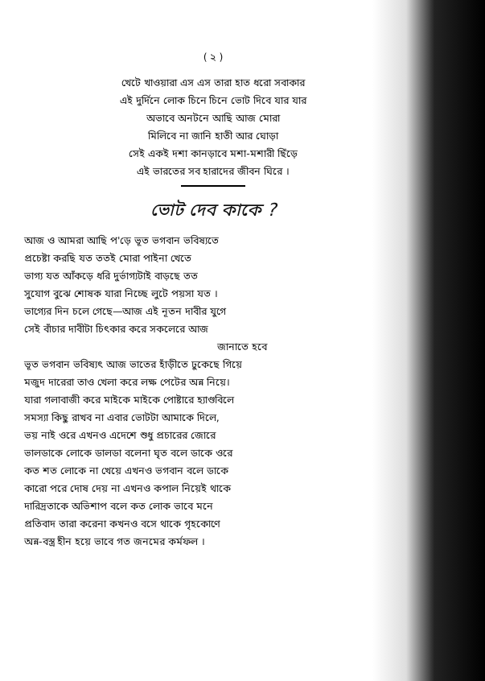( ২ )
খেটে খাওয়ারা এস এস তারা হাত ধরো সবাকার
এই দুর্দিনে লোক চিনে চিনে ভোট দিবে যার যার
অভাবে অনটনে আছি আজ মোরা
মিলিবে না জানি হাতী আর ঘোড়া
সেই একই দশা কানড়াবে মশা-মশারী ছিঁড়ে
এই ভারতের সব হারাদের জীবন ঘিরে ।
ভোট দেব কাকে ?
আজ ও আমরা আছি প'ড়ে ভূত ভগবান ভবিষ্যতে
প্রচেষ্টা করছি যত ততই মোরা পাইনা খেতে
ভাগ্য যত আঁকড়ে ধরি দুর্ভাগ্যটাই বাড়ছে তত
সুযোগ বুঝে শোষক যারা নিচ্ছে লুটে পয়সা যত ।
ভাগ্যের দিন চলে গেছে—আজ এই নূতন দাবীর যুগে
সেই বাঁচার দাবীটা চিৎকার করে সকলেরে আজ
জানাতে হবে
ভূত ভগবান ভবিষ্যৎ আজ ভাতের হাঁড়ীতে ঢুকেছে গিয়ে
মজুদ দারেরা তাও খেলা করে লক্ষ পেটের অন্ন নিয়ে।
যারা গলাবাজী করে মাইকে মাইকে পোষ্টারে হ্যাণ্ডবিলে
সমস্যা কিছু রাখব না এবার ভোটটা আমাকে দিলে,
ভয় নাই ওরে এখনও এদেশে শুধু প্রচারের জোরে
ভালডাকে লোকে ডালডা বলেনা ঘৃত বলে ডাকে ওরে
কত শত লোকে না খেয়ে এখনও ভগবান বলে ডাকে
কারো পরে দোষ দেয় না এখনও কপাল নিয়েই থাকে
দারিদ্রতাকে অভিশাপ বলে কত লোক ভাবে মনে
প্রতিবাদ তারা করেনা কখনও বসে থাকে গৃহকোণে
অন্ন-বস্ত্র হীন হয়ে ভাবে গত জনমের কর্মফল ।